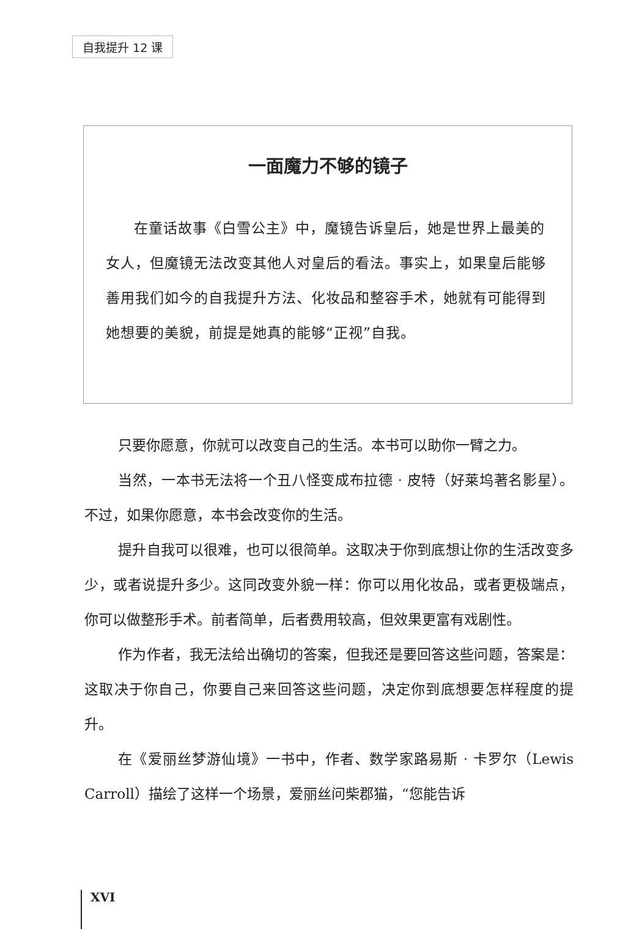自我提升 12 课
一面魔力不够的镜子
在童话故事《白雪公主》中，魔镜告诉皇后，她是世界上最美的女人，但魔镜无法改变其他人对皇后的看法。事实上，如果皇后能够善用我们如今的自我提升方法、化妆品和整容手术，她就有可能得到她想要的美貌，前提是她真的能够“正视”自我。
只要你愿意，你就可以改变自己的生活。本书可以助你一臂之力。
当然，一本书无法将一个丑八怪变成布拉德 · 皮特（好莱坞著名影星）。不过，如果你愿意，本书会改变你的生活。
提升自我可以很难，也可以很简单。这取决于你到底想让你的生活改变多少，或者说提升多少。这同改变外貌一样：你可以用化妆品，或者更极端点，你可以做整形手术。前者简单，后者费用较高，但效果更富有戏剧性。
作为作者，我无法给出确切的答案，但我还是要回答这些问题，答案是：这取决于你自己，你要自己来回答这些问题，决定你到底想要怎样程度的提升。
在《爱丽丝梦游仙境》一书中，作者、数学家路易斯 · 卡罗尔（Lewis Carroll）描绘了这样一个场景，爱丽丝问柴郡猫，“您能告诉
XVI